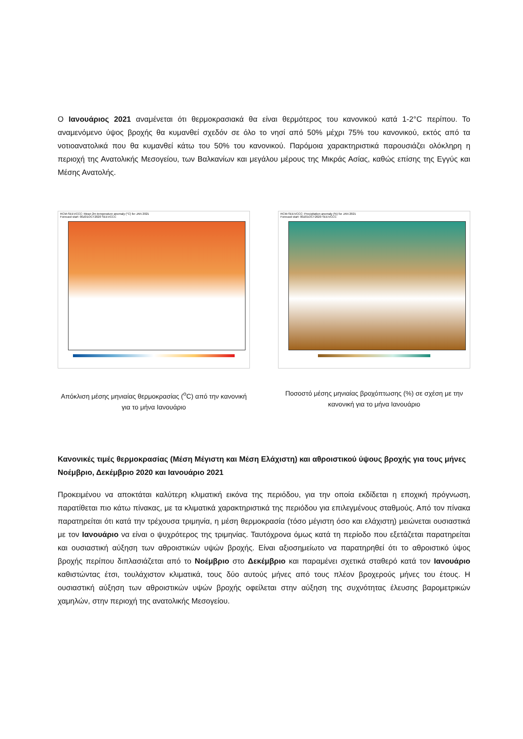Ο Ιανουάριος 2021 αναμένεται ότι θερμοκρασιακά θα είναι θερμότερος του κανονικού κατά 1-2°C περίπου. Το αναμενόμενο ύψος βροχής θα κυμανθεί σχεδόν σε όλο το νησί από 50% μέχρι 75% του κανονικού, εκτός από τα νοτιοανατολικά που θα κυμανθεί κάτω του 50% του κανονικού. Παρόμοια χαρακτηριστικά παρουσιάζει ολόκληρη η περιοχή της Ανατολικής Μεσογείου, των Βαλκανίων και μεγάλου μέρους της Μικράς Ασίας, καθώς επίσης της Εγγύς και Μέσης Ανατολής.
RCM-SEEVCCC: Mean 2m temperature anomaly (°C) for JAN 2021
Forecast start: 00Z01OCT2020 SEEVCCC
Απόκλιση μέσης μηνιαίας θερμοκρασίας (<sup>o</sup>C) από την κανονική για το μήνα Ιανουάριο
RCM-SEEVCCC: Precipitation anomaly (%) for JAN 2021
Forecast start: 00Z01OCT2020 SEEVCCC
Ποσοστό μέσης μηνιαίας βροχόπτωσης (%) σε σχέση με την κανονική για το μήνα Ιανουάριο
Κανονικές τιμές θερμοκρασίας (Μέση Μέγιστη και Μέση Ελάχιστη) και αθροιστικού ύψους βροχής για τους μήνες Νοέμβριο, Δεκέμβριο 2020 και Ιανουάριο 2021
Προκειμένου να αποκτάται καλύτερη κλιματική εικόνα της περιόδου, για την οποία εκδίδεται η εποχική πρόγνωση, παρατίθεται πιο κάτω πίνακας, με τα κλιματικά χαρακτηριστικά της περιόδου για επιλεγμένους σταθμούς. Από τον πίνακα παρατηρείται ότι κατά την τρέχουσα τριμηνία, η μέση θερμοκρασία (τόσο μέγιστη όσο και ελάχιστη) μειώνεται ουσιαστικά με τον Ιανουάριο να είναι ο ψυχρότερος της τριμηνίας. Ταυτόχρονα όμως κατά τη περίοδο που εξετάζεται παρατηρείται και ουσιαστική αύξηση των αθροιστικών υψών βροχής. Είναι αξιοσημείωτο να παρατηρηθεί ότι το αθροιστικό ύψος βροχής περίπου διπλασιάζεται από το Νοέμβριο στο Δεκέμβριο και παραμένει σχετικά σταθερό κατά τον Ιανουάριο καθιστώντας έτσι, τουλάχιστον κλιματικά, τους δύο αυτούς μήνες από τους πλέον βροχερούς μήνες του έτους. Η ουσιαστική αύξηση των αθροιστικών υψών βροχής οφείλεται στην αύξηση της συχνότητας έλευσης βαρομετρικών χαμηλών, στην περιοχή της ανατολικής Μεσογείου.